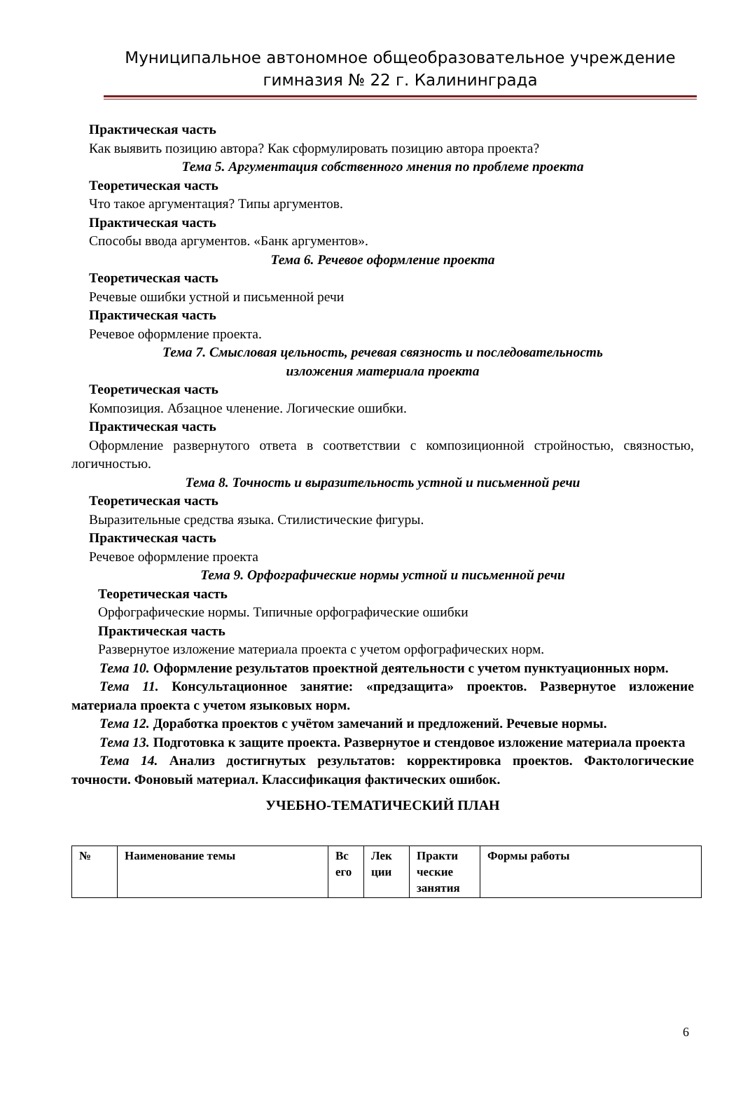Муниципальное автономное общеобразовательное учреждение
гимназия № 22 г. Калининграда
Практическая часть
Как выявить позицию автора? Как сформулировать позицию автора проекта?
Тема 5. Аргументация собственного мнения по проблеме проекта
Теоретическая часть
Что такое аргументация? Типы аргументов.
Практическая часть
Способы ввода аргументов. «Банк аргументов».
Тема 6. Речевое оформление проекта
Теоретическая часть
Речевые ошибки устной и письменной речи
Практическая часть
Речевое оформление проекта.
Тема 7. Смысловая цельность, речевая связность и последовательность
изложения материала проекта
Теоретическая часть
Композиция. Абзацное членение. Логические ошибки.
Практическая часть
Оформление развернутого ответа в соответствии с композиционной стройностью, связностью, логичностью.
Тема 8. Точность и выразительность устной и письменной речи
Теоретическая часть
Выразительные средства языка. Стилистические фигуры.
Практическая часть
Речевое оформление проекта
Тема 9. Орфографические нормы устной и письменной речи
Теоретическая часть
Орфографические нормы. Типичные орфографические ошибки
Практическая часть
Развернутое изложение материала проекта с учетом орфографических норм.
Тема 10. Оформление результатов проектной деятельности с учетом пунктуационных норм.
Тема 11. Консультационное занятие: «предзащита» проектов. Развернутое изложение материала проекта с учетом языковых норм.
Тема 12. Доработка проектов с учётом замечаний и предложений. Речевые нормы.
Тема 13. Подготовка к защите проекта. Развернутое и стендовое изложение материала проекта
Тема 14. Анализ достигнутых результатов: корректировка проектов. Фактологические точности. Фоновый материал. Классификация фактических ошибок.
УЧЕБНО-ТЕМАТИЧЕСКИЙ ПЛАН
| № | Наименование темы | Вс его | Лек ции | Практи ческие занятия | Формы работы |
6